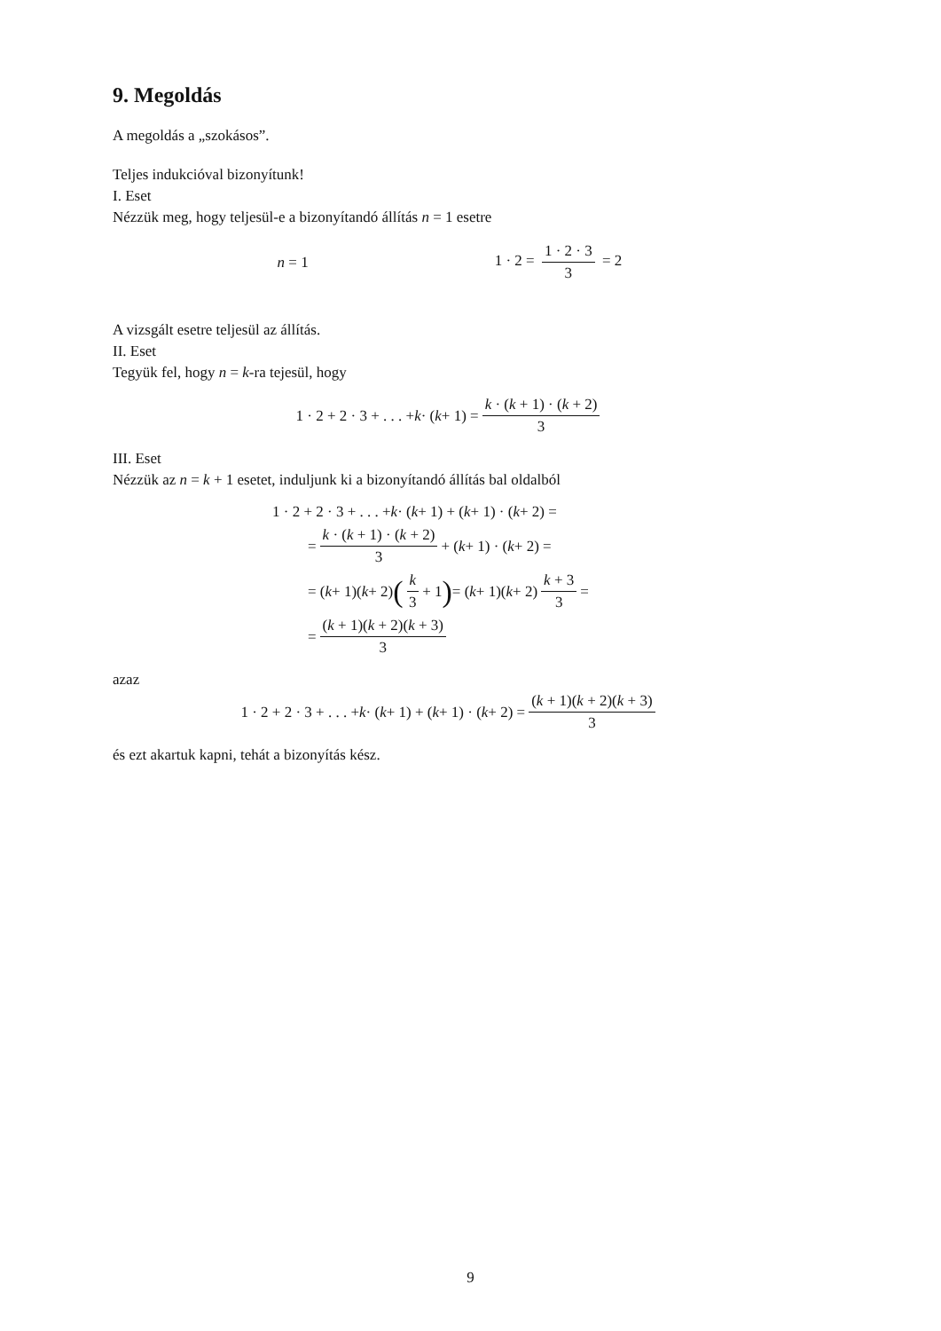9. Megoldás
A megoldás a „szokásos”.
Teljes indukcióval bizonyítunk!
I. Eset
Nézzük meg, hogy teljesül-e a bizonyítandó állítás n = 1 esetre
n = 1 1 · 2 = 1 · 2 · 3 3 = 2
A vizsgált esetre teljesül az állítás.
II. Eset
Tegyük fel, hogy n = k-ra tejesül, hogy
1 · 2 + 2 · 3 + . . . + k · (k + 1) = k · (k + 1) · (k + 2) 3
III. Eset
Nézzük az n = k + 1 esetet, induljunk ki a bizonyítandó állítás bal oldalból
1 · 2 + 2 · 3 + . . . + k · (k + 1) + (k + 1) · (k + 2) =
= k · (k + 1) · (k + 2) 3 + (k + 1) · (k + 2) =
= (k + 1)(k + 2) (k 3 + 1) = (k + 1)(k + 2) k + 3 3 =
= (k + 1)(k + 2)(k + 3) 3
azaz
1 · 2 + 2 · 3 + . . . + k · (k + 1) + (k + 1) · (k + 2) = (k + 1)(k + 2)(k + 3) 3
és ezt akartuk kapni, tehát a bizonyítás kész.
9